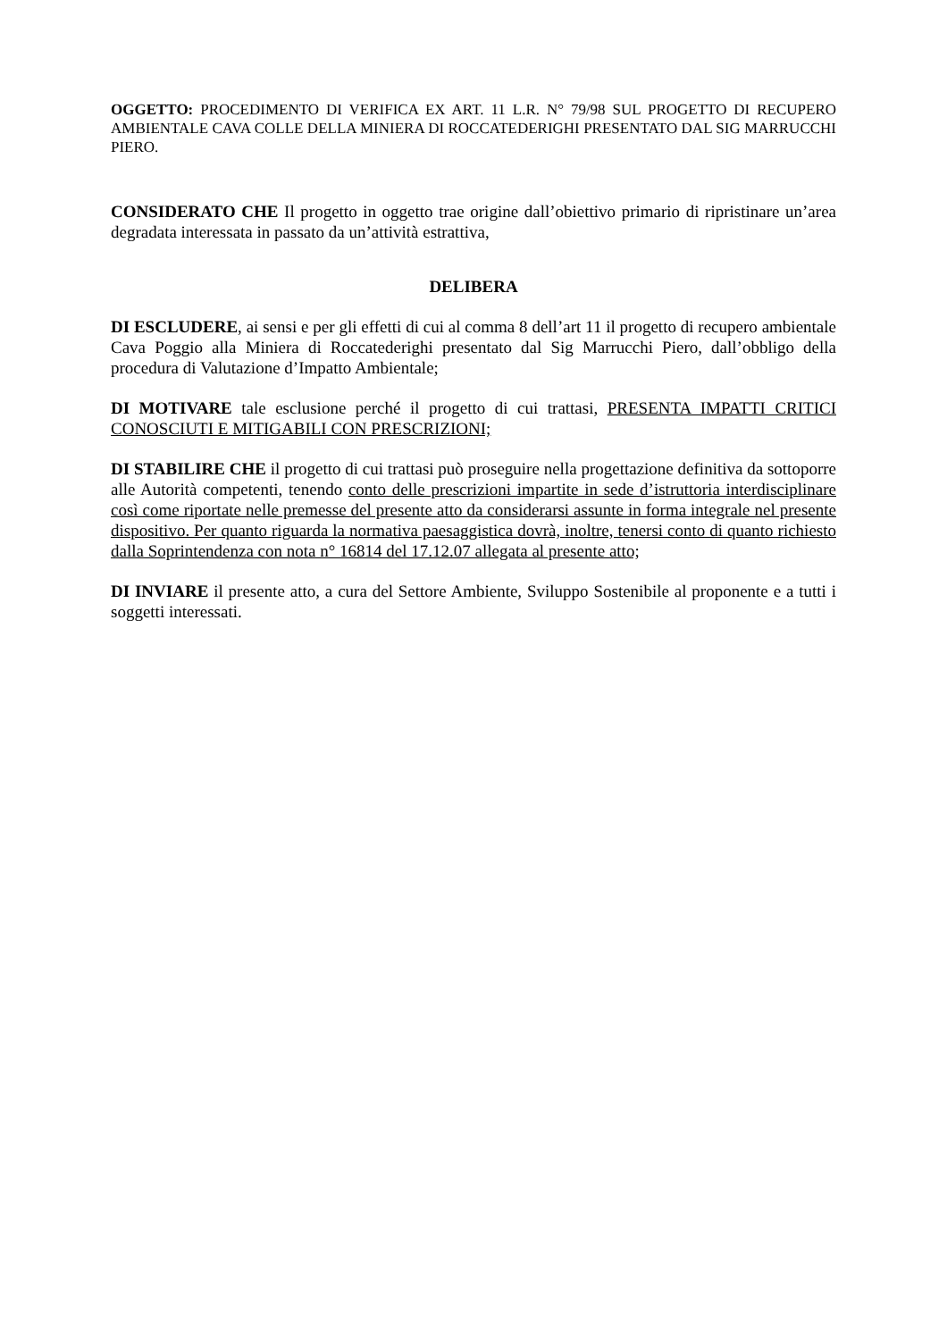OGGETTO: PROCEDIMENTO DI VERIFICA EX ART. 11 L.R. N° 79/98 SUL PROGETTO DI RECUPERO AMBIENTALE CAVA COLLE DELLA MINIERA DI ROCCATEDERIGHI PRESENTATO DAL SIG MARRUCCHI PIERO.
CONSIDERATO CHE Il progetto in oggetto trae origine dall’obiettivo primario di ripristinare un’area degradata interessata in passato da un’attività estrattiva,
DELIBERA
DI ESCLUDERE, ai sensi e per gli effetti di cui al comma 8 dell’art 11 il progetto di recupero ambientale Cava Poggio alla Miniera di Roccatederighi presentato dal Sig Marrucchi Piero, dall’obbligo della procedura di Valutazione d’Impatto Ambientale;
DI MOTIVARE tale esclusione perché il progetto di cui trattasi, PRESENTA IMPATTI CRITICI CONOSCIUTI E MITIGABILI CON PRESCRIZIONI;
DI STABILIRE CHE il progetto di cui trattasi può proseguire nella progettazione definitiva da sottoporre alle Autorità competenti, tenendo conto delle prescrizioni impartite in sede d’istruttoria interdisciplinare così come riportate nelle premesse del presente atto da considerarsi assunte in forma integrale nel presente dispositivo. Per quanto riguarda la normativa paesaggistica dovrà, inoltre, tenersi conto di quanto richiesto dalla Soprintendenza con nota n° 16814 del 17.12.07 allegata al presente atto;
DI INVIARE il presente atto, a cura del Settore Ambiente, Sviluppo Sostenibile al proponente e a tutti i soggetti interessati.